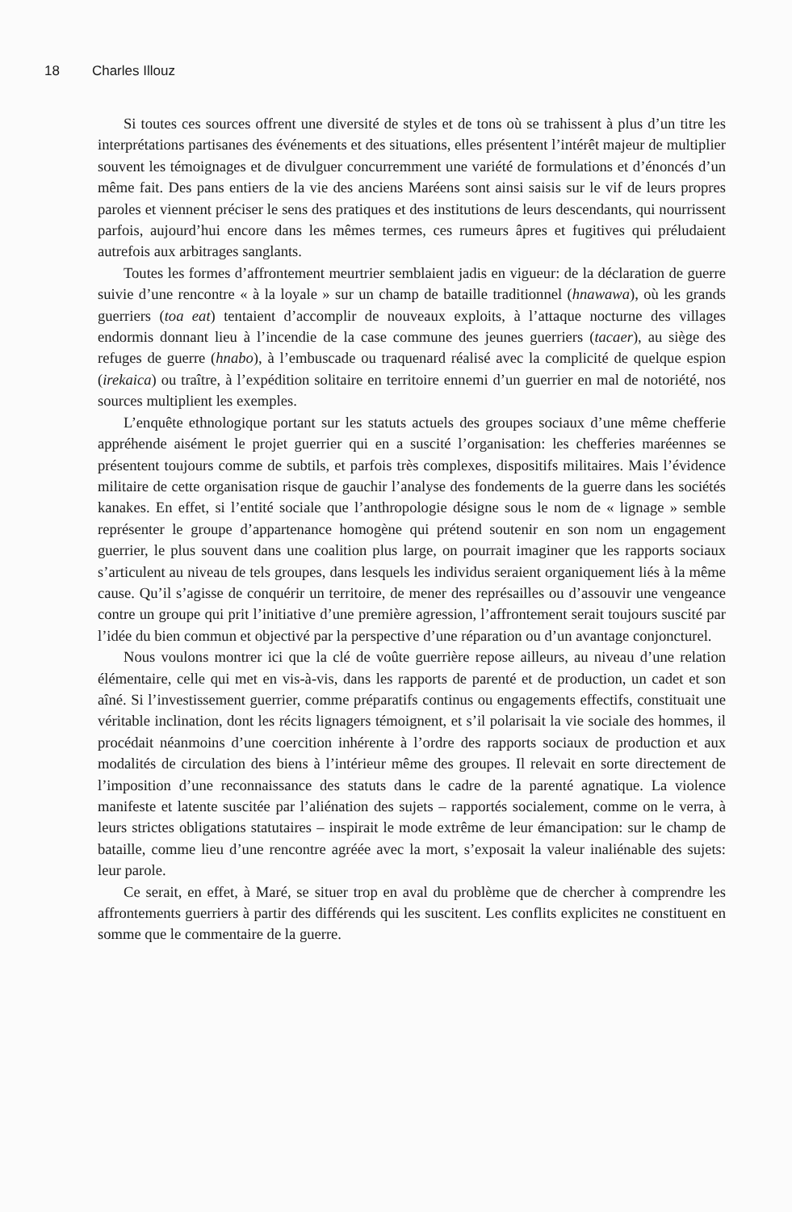18 Charles Illouz
Si toutes ces sources offrent une diversité de styles et de tons où se trahissent à plus d’un titre les interprétations partisanes des événements et des situations, elles présentent l’intérêt majeur de multiplier souvent les témoignages et de divulguer concurremment une variété de formulations et d’énoncés d’un même fait. Des pans entiers de la vie des anciens Maréens sont ainsi saisis sur le vif de leurs propres paroles et viennent préciser le sens des pratiques et des institutions de leurs descendants, qui nourrissent parfois, aujourd’hui encore dans les mêmes termes, ces rumeurs âpres et fugitives qui préludaient autrefois aux arbitrages sanglants.
Toutes les formes d’affrontement meurtrier semblaient jadis en vigueur: de la déclaration de guerre suivie d’une rencontre « à la loyale » sur un champ de bataille traditionnel (hnawawa), où les grands guerriers (toa eat) tentaient d’accomplir de nouveaux exploits, à l’attaque nocturne des villages endormis donnant lieu à l’incendie de la case commune des jeunes guerriers (tacaer), au siège des refuges de guerre (hnabo), à l’embuscade ou traquenard réalisé avec la complicité de quelque espion (irekaica) ou traître, à l’expédition solitaire en territoire ennemi d’un guerrier en mal de notoriété, nos sources multiplient les exemples.
L’enquête ethnologique portant sur les statuts actuels des groupes sociaux d’une même chefferie appréhende aisément le projet guerrier qui en a suscité l’organisation: les chefferies maréennes se présentent toujours comme de subtils, et parfois très complexes, dispositifs militaires. Mais l’évidence militaire de cette organisation risque de gauchir l’analyse des fondements de la guerre dans les sociétés kanakes. En effet, si l’entité sociale que l’anthropologie désigne sous le nom de « lignage » semble représenter le groupe d’appartenance homogène qui prétend soutenir en son nom un engagement guerrier, le plus souvent dans une coalition plus large, on pourrait imaginer que les rapports sociaux s’articulent au niveau de tels groupes, dans lesquels les individus seraient organiquement liés à la même cause. Qu’il s’agisse de conquérir un territoire, de mener des représailles ou d’assouvir une vengeance contre un groupe qui prit l’initiative d’une première agression, l’affrontement serait toujours suscité par l’idée du bien commun et objectivé par la perspective d’une réparation ou d’un avantage conjoncturel.
Nous voulons montrer ici que la clé de voûte guerrière repose ailleurs, au niveau d’une relation élémentaire, celle qui met en vis-à-vis, dans les rapports de parenté et de production, un cadet et son aîné. Si l’investissement guerrier, comme préparatifs continus ou engagements effectifs, constituait une véritable inclination, dont les récits lignagers témoignent, et s’il polarisait la vie sociale des hommes, il procédait néanmoins d’une coercition inhérente à l’ordre des rapports sociaux de production et aux modalités de circulation des biens à l’intérieur même des groupes. Il relevait en sorte directement de l’imposition d’une reconnaissance des statuts dans le cadre de la parenté agnatique. La violence manifeste et latente suscitée par l’aliénation des sujets – rapportés socialement, comme on le verra, à leurs strictes obligations statutaires – inspirait le mode extrême de leur émancipation: sur le champ de bataille, comme lieu d’une rencontre agréée avec la mort, s’exposait la valeur inaliénable des sujets: leur parole.
Ce serait, en effet, à Maré, se situer trop en aval du problème que de chercher à comprendre les affrontements guerriers à partir des différends qui les suscitent. Les conflits explicites ne constituent en somme que le commentaire de la guerre.